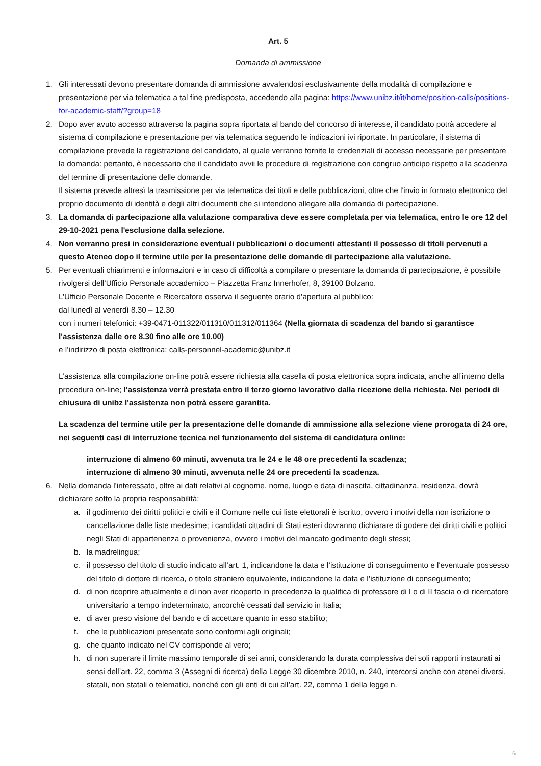Art. 5
Domanda di ammissione
1. Gli interessati devono presentare domanda di ammissione avvalendosi esclusivamente della modalità di compilazione e presentazione per via telematica a tal fine predisposta, accedendo alla pagina: https://www.unibz.it/it/home/position-calls/positions-for-academic-staff/?group=18
2. Dopo aver avuto accesso attraverso la pagina sopra riportata al bando del concorso di interesse, il candidato potrà accedere al sistema di compilazione e presentazione per via telematica seguendo le indicazioni ivi riportate. In particolare, il sistema di compilazione prevede la registrazione del candidato, al quale verranno fornite le credenziali di accesso necessarie per presentare la domanda: pertanto, è necessario che il candidato avvii le procedure di registrazione con congruo anticipo rispetto alla scadenza del termine di presentazione delle domande.
Il sistema prevede altresì la trasmissione per via telematica dei titoli e delle pubblicazioni, oltre che l'invio in formato elettronico del proprio documento di identità e degli altri documenti che si intendono allegare alla domanda di partecipazione.
3. La domanda di partecipazione alla valutazione comparativa deve essere completata per via telematica, entro le ore 12 del 29-10-2021 pena l'esclusione dalla selezione.
4. Non verranno presi in considerazione eventuali pubblicazioni o documenti attestanti il possesso di titoli pervenuti a questo Ateneo dopo il termine utile per la presentazione delle domande di partecipazione alla valutazione.
5. Per eventuali chiarimenti e informazioni e in caso di difficoltà a compilare o presentare la domanda di partecipazione, è possibile rivolgersi dell’Ufficio Personale accademico – Piazzetta Franz Innerhofer, 8, 39100 Bolzano.
L’Ufficio Personale Docente e Ricercatore osserva il seguente orario d’apertura al pubblico:
dal lunedì al venerdì 8.30 – 12.30
con i numeri telefonici: +39-0471-011322/011310/011312/011364 (Nella giornata di scadenza del bando si garantisce l'assistenza dalle ore 8.30 fino alle ore 10.00)
e l’indirizzo di posta elettronica: calls-personnel-academic@unibz.it
L’assistenza alla compilazione on-line potrà essere richiesta alla casella di posta elettronica sopra indicata, anche all’interno della procedura on-line; l'assistenza verrà prestata entro il terzo giorno lavorativo dalla ricezione della richiesta. Nei periodi di chiusura di unibz l'assistenza non potrà essere garantita.
La scadenza del termine utile per la presentazione delle domande di ammissione alla selezione viene prorogata di 24 ore, nei seguenti casi di interruzione tecnica nel funzionamento del sistema di candidatura online:
interruzione di almeno 60 minuti, avvenuta tra le 24 e le 48 ore precedenti la scadenza;
interruzione di almeno 30 minuti, avvenuta nelle 24 ore precedenti la scadenza.
6. Nella domanda l’interessato, oltre ai dati relativi al cognome, nome, luogo e data di nascita, cittadinanza, residenza, dovrà dichiarare sotto la propria responsabilità:
a. il godimento dei diritti politici e civili e il Comune nelle cui liste elettorali è iscritto, ovvero i motivi della non iscrizione o cancellazione dalle liste medesime; i candidati cittadini di Stati esteri dovranno dichiarare di godere dei diritti civili e politici negli Stati di appartenenza o provenienza, ovvero i motivi del mancato godimento degli stessi;
b. la madrelingua;
c. il possesso del titolo di studio indicato all’art. 1, indicandone la data e l’istituzione di conseguimento e l'eventuale possesso del titolo di dottore di ricerca, o titolo straniero equivalente, indicandone la data e l’istituzione di conseguimento;
d. di non ricoprire attualmente e di non aver ricoperto in precedenza la qualifica di professore di I o di II fascia o di ricercatore universitario a tempo indeterminato, ancorchè cessati dal servizio in Italia;
e. di aver preso visione del bando e di accettare quanto in esso stabilito;
f. che le pubblicazioni presentate sono conformi agli originali;
g. che quanto indicato nel CV corrisponde al vero;
h. di non superare il limite massimo temporale di sei anni, considerando la durata complessiva dei soli rapporti instaurati ai sensi dell’art. 22, comma 3 (Assegni di ricerca) della Legge 30 dicembre 2010, n. 240, intercorsi anche con atenei diversi, statali, non statali o telematici, nonché con gli enti di cui all’art. 22, comma 1 della legge n.
6